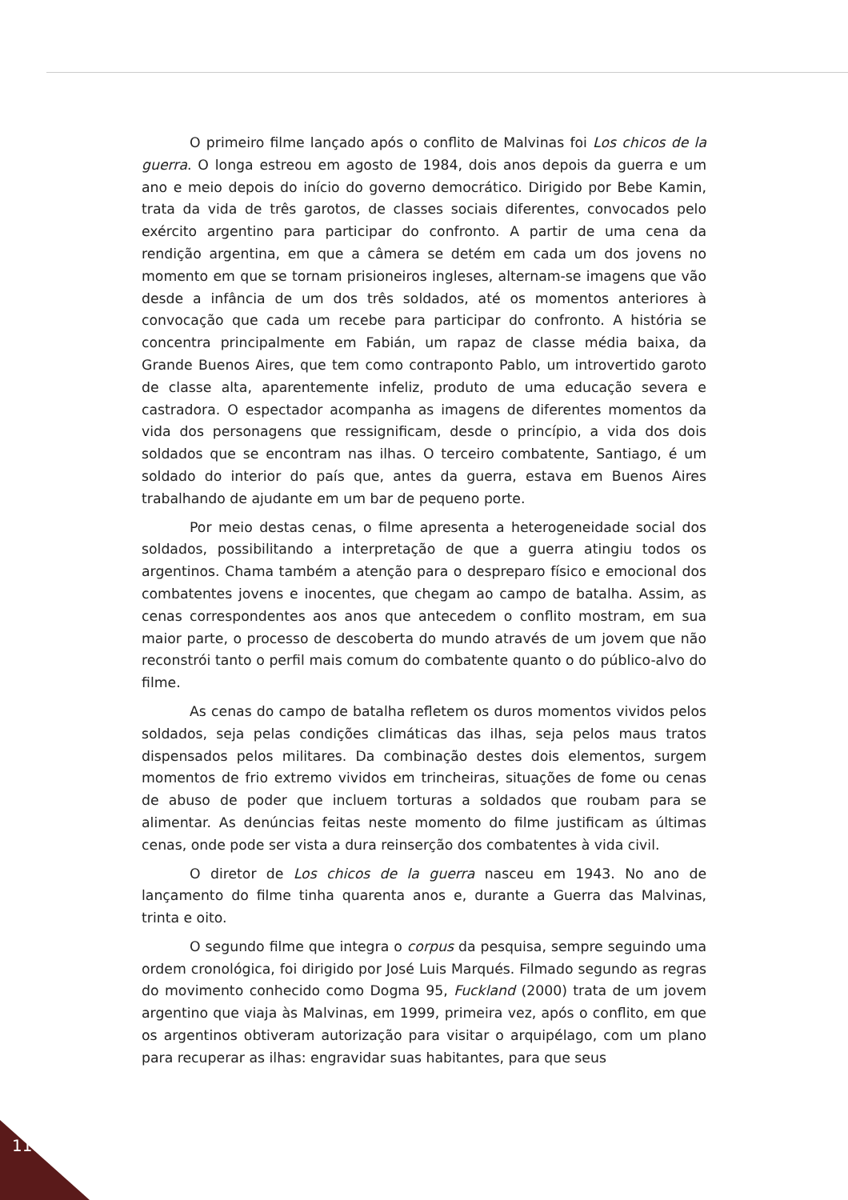O primeiro filme lançado após o conflito de Malvinas foi Los chicos de la guerra. O longa estreou em agosto de 1984, dois anos depois da guerra e um ano e meio depois do início do governo democrático. Dirigido por Bebe Kamin, trata da vida de três garotos, de classes sociais diferentes, convocados pelo exército argentino para participar do confronto. A partir de uma cena da rendição argentina, em que a câmera se detém em cada um dos jovens no momento em que se tornam prisioneiros ingleses, alternam-se imagens que vão desde a infância de um dos três soldados, até os momentos anteriores à convocação que cada um recebe para participar do confronto. A história se concentra principalmente em Fabián, um rapaz de classe média baixa, da Grande Buenos Aires, que tem como contraponto Pablo, um introvertido garoto de classe alta, aparentemente infeliz, produto de uma educação severa e castradora. O espectador acompanha as imagens de diferentes momentos da vida dos personagens que ressignificam, desde o princípio, a vida dos dois soldados que se encontram nas ilhas. O terceiro combatente, Santiago, é um soldado do interior do país que, antes da guerra, estava em Buenos Aires trabalhando de ajudante em um bar de pequeno porte.
Por meio destas cenas, o filme apresenta a heterogeneidade social dos soldados, possibilitando a interpretação de que a guerra atingiu todos os argentinos. Chama também a atenção para o despreparo físico e emocional dos combatentes jovens e inocentes, que chegam ao campo de batalha. Assim, as cenas correspondentes aos anos que antecedem o conflito mostram, em sua maior parte, o processo de descoberta do mundo através de um jovem que não reconstrói tanto o perfil mais comum do combatente quanto o do público-alvo do filme.
As cenas do campo de batalha refletem os duros momentos vividos pelos soldados, seja pelas condições climáticas das ilhas, seja pelos maus tratos dispensados pelos militares. Da combinação destes dois elementos, surgem momentos de frio extremo vividos em trincheiras, situações de fome ou cenas de abuso de poder que incluem torturas a soldados que roubam para se alimentar. As denúncias feitas neste momento do filme justificam as últimas cenas, onde pode ser vista a dura reinserção dos combatentes à vida civil.
O diretor de Los chicos de la guerra nasceu em 1943. No ano de lançamento do filme tinha quarenta anos e, durante a Guerra das Malvinas, trinta e oito.
O segundo filme que integra o corpus da pesquisa, sempre seguindo uma ordem cronológica, foi dirigido por José Luis Marqués. Filmado segundo as regras do movimento conhecido como Dogma 95, Fuckland (2000) trata de um jovem argentino que viaja às Malvinas, em 1999, primeira vez, após o conflito, em que os argentinos obtiveram autorização para visitar o arquipélago, com um plano para recuperar as ilhas: engravidar suas habitantes, para que seus
118